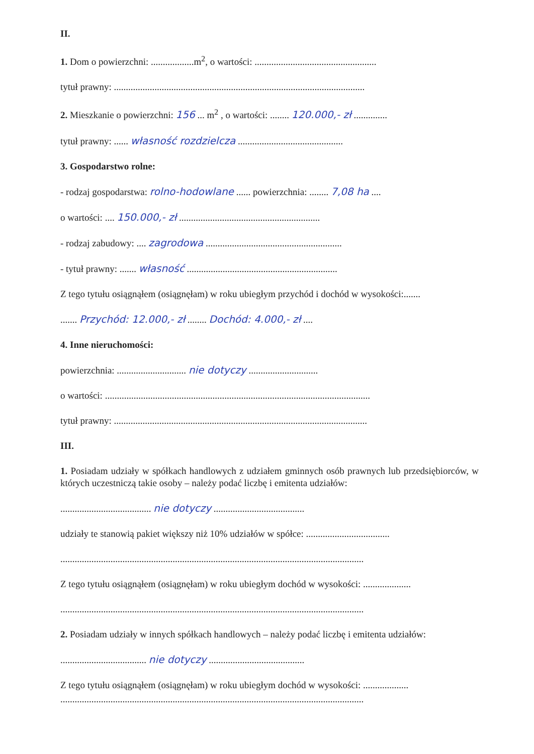II.
1. Dom o powierzchni: ..................m<sup>2</sup>, o wartości: ...................................................
tytuł prawny: .........................................................................................................
2. Mieszkanie o powierzchni: 156 ... m<sup>2</sup> , o wartości: ........ 120.000,- zł ..............
tytuł prawny: ...... własność rozdzielcza ............................................
3. Gospodarstwo rolne:
- rodzaj gospodarstwa: rolno-hodowlane ...... powierzchnia: ........ 7,08 ha ....
o wartości: .... 150.000,- zł ...........................................................
- rodzaj zabudowy: .... zagrodowa .........................................................
- tytuł prawny: ....... własność ...............................................................
Z tego tytułu osiągnąłem (osiągnęłam) w roku ubiegłym przychód i dochód w wysokości:.......
....... Przychód: 12.000,- zł ........ Dochód: 4.000,- zł ....
4. Inne nieruchomości:
powierzchnia: ............................. nie dotyczy .............................
o wartości: ...............................................................................................................
tytuł prawny: ..........................................................................................................
III.
1. Posiadam udziały w spółkach handlowych z udziałem gminnych osób prawnych lub przedsiębiorców, w których uczestniczą takie osoby – należy podać liczbę i emitenta udziałów:
...................................... nie dotyczy ......................................
udziały te stanowią pakiet większy niż 10% udziałów w spółce: ...................................
...............................................................................................................................
Z tego tytułu osiągnąłem (osiągnęłam) w roku ubiegłym dochód w wysokości: ....................
...............................................................................................................................
2. Posiadam udziały w innych spółkach handlowych – należy podać liczbę i emitenta udziałów:
.................................... nie dotyczy ........................................
Z tego tytułu osiągnąłem (osiągnęłam) w roku ubiegłym dochód w wysokości: ...................
...............................................................................................................................